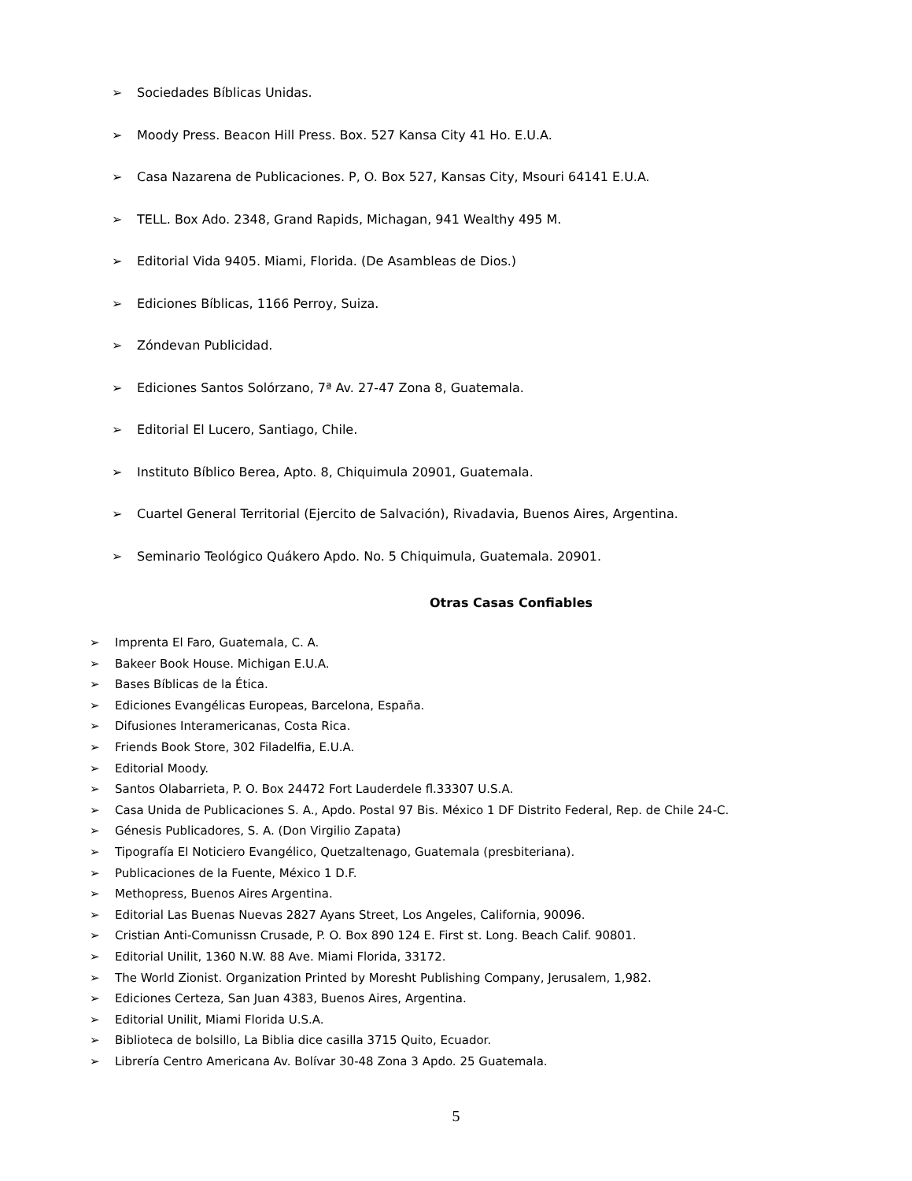➢ Sociedades Bíblicas Unidas.
➢ Moody Press. Beacon Hill Press. Box. 527 Kansa City 41 Ho. E.U.A.
➢ Casa Nazarena de Publicaciones. P, O. Box 527, Kansas City, Msouri 64141 E.U.A.
➢ TELL. Box Ado. 2348, Grand Rapids, Michagan, 941 Wealthy 495 M.
➢ Editorial Vida 9405. Miami, Florida. (De Asambleas de Dios.)
➢ Ediciones Bíblicas, 1166 Perroy, Suiza.
➢ Zóndevan Publicidad.
➢ Ediciones Santos Solórzano, 7ª Av. 27-47 Zona 8, Guatemala.
➢ Editorial El Lucero, Santiago, Chile.
➢ Instituto Bíblico Berea, Apto. 8, Chiquimula 20901, Guatemala.
➢ Cuartel General Territorial (Ejercito de Salvación), Rivadavia, Buenos Aires, Argentina.
➢ Seminario Teológico Quákero Apdo. No. 5 Chiquimula, Guatemala. 20901.
Otras Casas Confiables
➢ Imprenta El Faro, Guatemala, C. A.
➢ Bakeer Book House. Michigan E.U.A.
➢ Bases Bíblicas de la Ética.
➢ Ediciones Evangélicas Europeas, Barcelona, España.
➢ Difusiones Interamericanas, Costa Rica.
➢ Friends Book Store, 302 Filadelfia, E.U.A.
➢ Editorial Moody.
➢ Santos Olabarrieta, P. O. Box 24472 Fort Lauderdele fl.33307 U.S.A.
➢ Casa Unida de Publicaciones S. A., Apdo. Postal 97 Bis. México 1 DF Distrito Federal, Rep. de Chile 24-C.
➢ Génesis Publicadores, S. A. (Don Virgilio Zapata)
➢ Tipografía El Noticiero Evangélico, Quetzaltenago, Guatemala (presbiteriana).
➢ Publicaciones de la Fuente, México 1 D.F.
➢ Methopress, Buenos Aires Argentina.
➢ Editorial Las Buenas Nuevas 2827 Ayans Street, Los Angeles, California, 90096.
➢ Cristian Anti-Comunissn Crusade, P. O. Box 890 124 E. First st. Long. Beach Calif. 90801.
➢ Editorial Unilit, 1360 N.W. 88 Ave. Miami Florida, 33172.
➢ The World Zionist. Organization Printed by Moresht Publishing Company, Jerusalem, 1,982.
➢ Ediciones Certeza, San Juan 4383, Buenos Aires, Argentina.
➢ Editorial Unilit, Miami Florida U.S.A.
➢ Biblioteca de bolsillo, La Biblia dice casilla 3715 Quito, Ecuador.
➢ Librería Centro Americana Av. Bolívar 30-48 Zona 3 Apdo. 25 Guatemala.
5